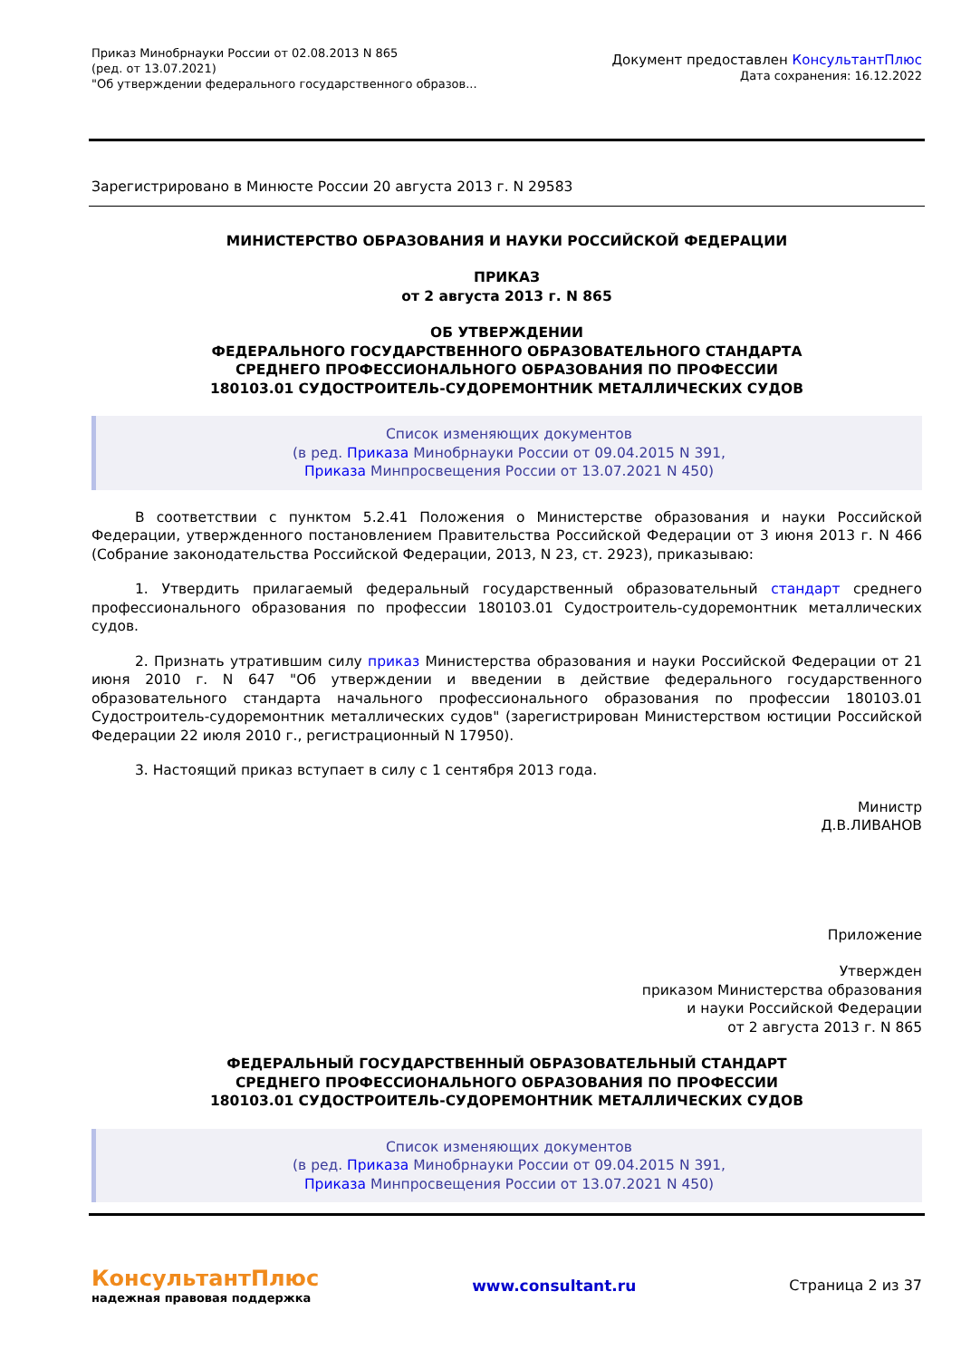Приказ Минобрнауки России от 02.08.2013 N 865
(ред. от 13.07.2021)
"Об утверждении федерального государственного образов...
Документ предоставлен КонсультантПлюс
Дата сохранения: 16.12.2022
Зарегистрировано в Минюсте России 20 августа 2013 г. N 29583
МИНИСТЕРСТВО ОБРАЗОВАНИЯ И НАУКИ РОССИЙСКОЙ ФЕДЕРАЦИИ
ПРИКАЗ
от 2 августа 2013 г. N 865
ОБ УТВЕРЖДЕНИИ
ФЕДЕРАЛЬНОГО ГОСУДАРСТВЕННОГО ОБРАЗОВАТЕЛЬНОГО СТАНДАРТА
СРЕДНЕГО ПРОФЕССИОНАЛЬНОГО ОБРАЗОВАНИЯ ПО ПРОФЕССИИ
180103.01 СУДОСТРОИТЕЛЬ-СУДОРЕМОНТНИК МЕТАЛЛИЧЕСКИХ СУДОВ
Список изменяющих документов
(в ред. Приказа Минобрнауки России от 09.04.2015 N 391,
Приказа Минпросвещения России от 13.07.2021 N 450)
В соответствии с пунктом 5.2.41 Положения о Министерстве образования и науки Российской Федерации, утвержденного постановлением Правительства Российской Федерации от 3 июня 2013 г. N 466 (Собрание законодательства Российской Федерации, 2013, N 23, ст. 2923), приказываю:
1. Утвердить прилагаемый федеральный государственный образовательный стандарт среднего профессионального образования по профессии 180103.01 Судостроитель-судоремонтник металлических судов.
2. Признать утратившим силу приказ Министерства образования и науки Российской Федерации от 21 июня 2010 г. N 647 "Об утверждении и введении в действие федерального государственного образовательного стандарта начального профессионального образования по профессии 180103.01 Судостроитель-судоремонтник металлических судов" (зарегистрирован Министерством юстиции Российской Федерации 22 июля 2010 г., регистрационный N 17950).
3. Настоящий приказ вступает в силу с 1 сентября 2013 года.
Министр
Д.В.ЛИВАНОВ
Приложение
Утвержден
приказом Министерства образования
и науки Российской Федерации
от 2 августа 2013 г. N 865
ФЕДЕРАЛЬНЫЙ ГОСУДАРСТВЕННЫЙ ОБРАЗОВАТЕЛЬНЫЙ СТАНДАРТ
СРЕДНЕГО ПРОФЕССИОНАЛЬНОГО ОБРАЗОВАНИЯ ПО ПРОФЕССИИ
180103.01 СУДОСТРОИТЕЛЬ-СУДОРЕМОНТНИК МЕТАЛЛИЧЕСКИХ СУДОВ
Список изменяющих документов
(в ред. Приказа Минобрнауки России от 09.04.2015 N 391,
Приказа Минпросвещения России от 13.07.2021 N 450)
КонсультантПлюс
надежная правовая поддержка
www.consultant.ru Страница 2 из 37